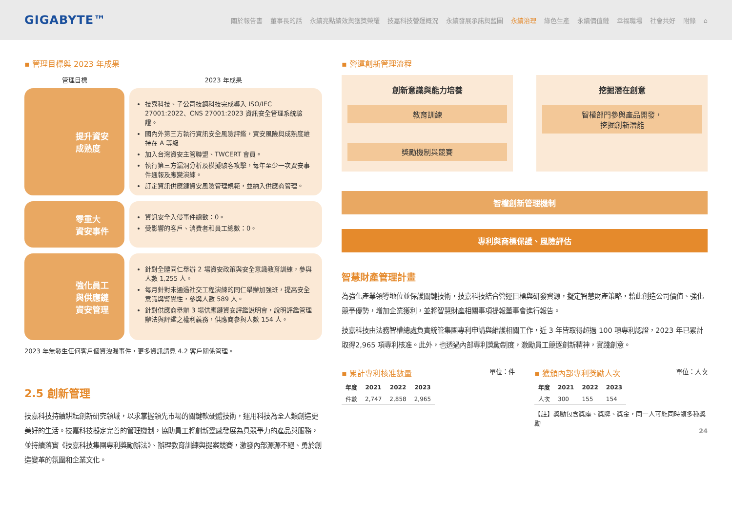GIGABYTE™
關於報告書 董事長的話 永續亮點績效與獲獎榮耀 技嘉科技營運概況 永續發展承諾與藍圖 永續治理 綠色生產 永續價值鏈 幸福職場 社會共好 附錄 ⌂
▪ 管理目標與 2023 年成果
管理目標 2023 年成果
提升資安
成熟度
技嘉科技、子公司技鋼科技完成導入 ISO/IEC 27001:2022、CNS 27001:2023 資訊安全管理系統驗證。
國內外第三方執行資訊安全風險評鑑，資安風險與成熟度維持在 A 等級
加入台灣資安主管聯盟、TWCERT 會員。
執行第三方漏洞分析及模擬駭客攻擊，每年至少一次資安事件通報及應變演練。
訂定資訊供應鏈資安風險管理規範，並納入供應商管理。
零重大
資安事件
資訊安全入侵事件總數：0。
受影響的客戶、消費者和員工總數：0。
強化員工
與供應鏈
資安管理
針對全體同仁舉辦 2 場資安政策與安全意識教育訓練，參與人數 1,255 人。
每月針對未通過社交工程演練的同仁舉辦加強班，提高安全意識與警覺性，參與人數 589 人。
針對供應商舉辦 3 場供應鏈資安評鑑說明會，說明評鑑管理辦法與評鑑之權利義務，供應商參與人數 154 人。
2023 年無發生任何客戶個資洩漏事件，更多資訊請見 4.2 客戶關係管理。
2.5 創新管理
技嘉科技持續耕耘創新研究領域，以求掌握領先市場的關鍵軟硬體技術，運用科技為全人類創造更美好的生活。技嘉科技擬定完善的管理機制，協助員工將創新靈感發展為具競爭力的產品與服務，並持續落實《技嘉科技集團專利獎勵辦法》、辦理教育訓練與提案競賽，激發內部源源不絕、勇於創造變革的氛圍和企業文化。
▪ 營運創新管理流程
創新意識與能力培養
教育訓練
獎勵機制與競賽
挖掘潛在創意
智權部門參與產品開發，
挖掘創新潛能
智權創新管理機制
專利與商標保護、風險評估
智慧財產管理計畫
為強化產業領導地位並保護關鍵技術，技嘉科技結合營運目標與研發資源，擬定智慧財產策略，藉此創造公司價值、強化競爭優勢，增加企業獲利，並將智慧財產相關事項提報董事會進行報告。
技嘉科技由法務智權總處負責統管集團專利申請與維護相關工作，近 3 年皆取得超過 100 項專利認證，2023 年已累計取得2,965 項專利核准。此外，也透過內部專利獎勵制度，激勵員工競逐創新精神，實踐創意。
▪ 累計專利核准數量 單位：件
| 年度 | 2021 | 2022 | 2023 |
| --- | --- | --- | --- |
| 件數 | 2,747 | 2,858 | 2,965 |
▪ 獲頒內部專利獎勵人次 單位：人次
| 年度 | 2021 | 2022 | 2023 |
| --- | --- | --- | --- |
| 人次 | 300 | 155 | 154 |
【註】獎勵包含獎座、獎牌、獎金，同一人可能同時領多種獎勵
24